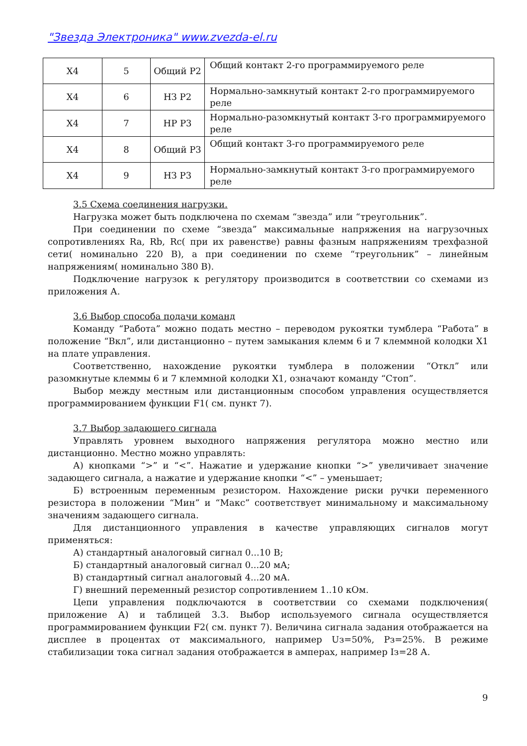"Звезда Электроника" www.zvezda-el.ru
| X4 | 5 | Общий Р2 | Общий контакт 2-го программируемого реле |
| X4 | 6 | НЗ Р2 | Нормально-замкнутый контакт 2-го программируемого реле |
| X4 | 7 | НР Р3 | Нормально-разомкнутый контакт 3-го программируемого реле |
| X4 | 8 | Общий Р3 | Общий контакт 3-го программируемого реле |
| X4 | 9 | НЗ Р3 | Нормально-замкнутый контакт 3-го программируемого реле |
3.5 Схема соединения нагрузки.
Нагрузка может быть подключена по схемам “звезда” или “треугольник”.
При соединении по схеме “звезда” максимальные напряжения на нагрузочных сопротивлениях Ra, Rb, Rc( при их равенстве) равны фазным напряжениям трехфазной сети( номинально 220 В), а при соединении по схеме “треугольник” – линейным напряжениям( номинально 380 В).
Подключение нагрузок к регулятору производится в соответствии со схемами из приложения А.
3.6 Выбор способа подачи команд
Команду “Работа” можно подать местно – переводом рукоятки тумблера “Работа” в положение “Вкл”, или дистанционно – путем замыкания клемм 6 и 7 клеммной колодки X1 на плате управления.
Соответственно, нахождение рукоятки тумблера в положении “Откл” или разомкнутые клеммы 6 и 7 клеммной колодки X1, означают команду “Стоп”.
Выбор между местным или дистанционным способом управления осуществляется программированием функции F1( см. пункт 7).
3.7 Выбор задающего сигнала
Управлять уровнем выходного напряжения регулятора можно местно или дистанционно. Местно можно управлять:
А) кнопками “>” и “<”. Нажатие и удержание кнопки “>” увеличивает значение задающего сигнала, а нажатие и удержание кнопки “<” – уменьшает;
Б) встроенным переменным резистором. Нахождение риски ручки переменного резистора в положении “Мин” и “Макс” соответствует минимальному и максимальному значениям задающего сигнала.
Для дистанционного управления в качестве управляющих сигналов могут применяться:
А) стандартный аналоговый сигнал 0...10 В;
Б) стандартный аналоговый сигнал 0...20 мА;
В) стандартный сигнал аналоговый 4...20 мА.
Г) внешний переменный резистор сопротивлением 1..10 кОм.
Цепи управления подключаются в соответствии со схемами подключения( приложение А) и таблицей 3.3. Выбор используемого сигнала осуществляется программированием функции F2( см. пункт 7). Величина сигнала задания отображается на дисплее в процентах от максимального, например Uз=50%, Рз=25%. В режиме стабилизации тока сигнал задания отображается в амперах, например Iз=28 А.
9